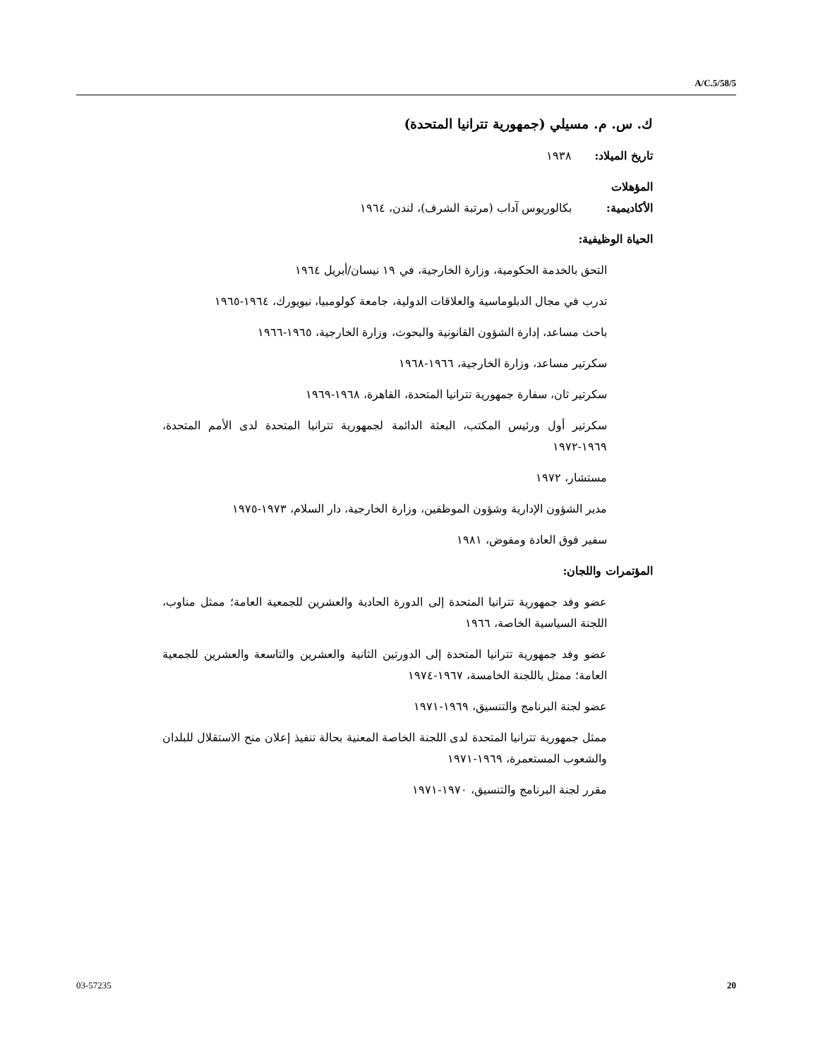A/C.5/58/5
ك. س. م. مسيلي (جمهورية تترانيا المتحدة)
تاريخ الميلاد: ١٩٣٨
المؤهلات الأكاديمية: بكالوريوس آداب (مرتبة الشرف)، لندن، ١٩٦٤
الحياة الوظيفية:
التحق بالخدمة الحكومية، وزارة الخارجية، في ١٩ نيسان/أبريل ١٩٦٤
تدرب في مجال الدبلوماسية والعلاقات الدولية، جامعة كولومبيا، نيويورك، ١٩٦٤-١٩٦٥
باحث مساعد، إدارة الشؤون القانونية والبحوث، وزارة الخارجية، ١٩٦٥-١٩٦٦
سكرتير مساعد، وزارة الخارجية، ١٩٦٦-١٩٦٨
سكرتير ثان، سفارة جمهورية تترانيا المتحدة، القاهرة، ١٩٦٨-١٩٦٩
سكرتير أول ورئيس المكتب، البعثة الدائمة لجمهورية تترانيا المتحدة لدى الأمم المتحدة، ١٩٦٩-١٩٧٢
مستشار، ١٩٧٢
مدير الشؤون الإدارية وشؤون الموظفين، وزارة الخارجية، دار السلام، ١٩٧٣-١٩٧٥
سفير فوق العادة ومفوض، ١٩٨١
المؤتمرات واللجان:
عضو وفد جمهورية تترانيا المتحدة إلى الدورة الحادية والعشرين للجمعية العامة؛ ممثل مناوب، اللجنة السياسية الخاصة، ١٩٦٦
عضو وفد جمهورية تترانيا المتحدة إلى الدورتين الثانية والعشرين والتاسعة والعشرين للجمعية العامة؛ ممثل باللجنة الخامسة، ١٩٦٧-١٩٧٤
عضو لجنة البرنامج والتنسيق، ١٩٦٩-١٩٧١
ممثل جمهورية تترانيا المتحدة لدى اللجنة الخاصة المعنية بحالة تنفيذ إعلان منح الاستقلال للبلدان والشعوب المستعمرة، ١٩٦٩-١٩٧١
مقرر لجنة البرنامج والتنسيق، ١٩٧٠-١٩٧١
03-57235 20